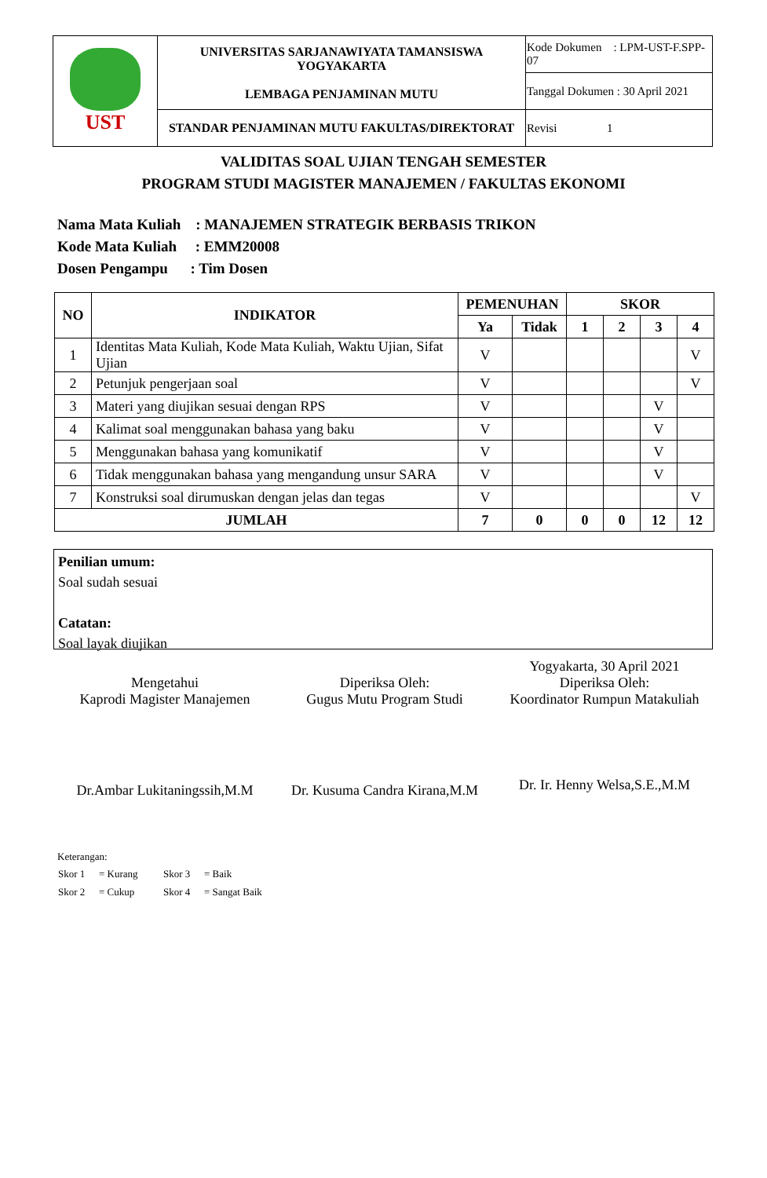| UST | UNIVERSITAS SARJANAWIYATA TAMANSISWA YOGYAKARTA LEMBAGA PENJAMINAN MUTU | Kode Dokumen : LPM-UST-F.SPP-07 |
| | | Tanggal Dokumen : 30 April 2021 |
| | STANDAR PENJAMINAN MUTU FAKULTAS/DIREKTORAT | Revisi 1 |
VALIDITAS SOAL UJIAN TENGAH SEMESTER
PROGRAM STUDI MAGISTER MANAJEMEN / FAKULTAS EKONOMI
Nama Mata Kuliah : MANAJEMEN STRATEGIK BERBASIS TRIKON
Kode Mata Kuliah : EMM20008
Dosen Pengampu : Tim Dosen
| NO | INDIKATOR | PEMENUHAN | | SKOR | | | |
| --- | --- | --- | --- | --- | --- | --- | --- |
| | | Ya | Tidak | 1 | 2 | 3 | 4 |
| 1 | Identitas Mata Kuliah, Kode Mata Kuliah, Waktu Ujian, Sifat Ujian | V | | | | | V |
| 2 | Petunjuk pengerjaan soal | V | | | | | V |
| 3 | Materi yang diujikan sesuai dengan RPS | V | | | | V | |
| 4 | Kalimat soal menggunakan bahasa yang baku | V | | | | V | |
| 5 | Menggunakan bahasa yang komunikatif | V | | | | V | |
| 6 | Tidak menggunakan bahasa yang mengandung unsur SARA | V | | | | V | |
| 7 | Konstruksi soal dirumuskan dengan jelas dan tegas | V | | | | | V |
| JUMLAH | | 7 | 0 | 0 | 0 | 12 | 12 |
Penilian umum:
Soal sudah sesuai
Catatan:
Soal layak diujikan
Mengetahui
Kaprodi Magister Manajemen
Dr.Ambar Lukitaningssih,M.M
Diperiksa Oleh:
Gugus Mutu Program Studi
Dr. Kusuma Candra Kirana,M.M
Yogyakarta, 30 April 2021
Diperiksa Oleh:
Koordinator Rumpun Matakuliah
Dr. Ir. Henny Welsa,S.E.,M.M
Keterangan:
| Skor 1 | = Kurang | Skor 3 | = Baik |
| Skor 2 | = Cukup | Skor 4 | = Sangat Baik |